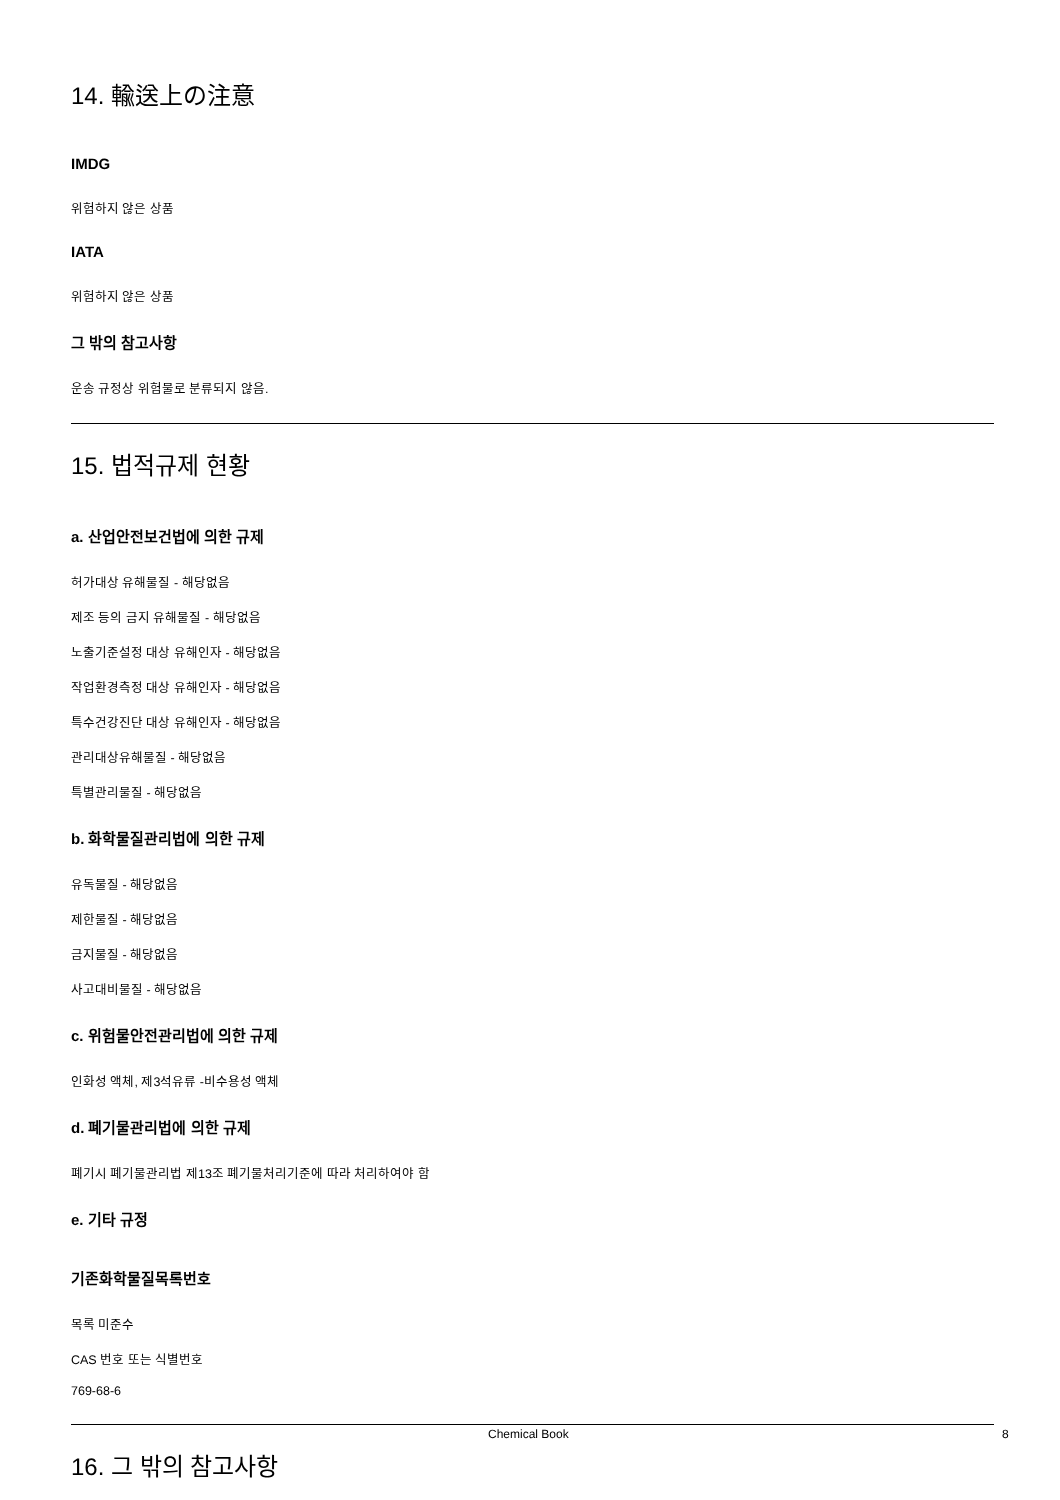14. 輸送上の注意
IMDG
위험하지 않은 상품
IATA
위험하지 않은 상품
그 밖의 참고사항
운송 규정상 위험물로 분류되지 않음.
15. 법적규제 현황
a. 산업안전보건법에 의한 규제
허가대상 유해물질 - 해당없음
제조 등의 금지 유해물질 - 해당없음
노출기준설정 대상 유해인자 - 해당없음
작업환경측정 대상 유해인자 - 해당없음
특수건강진단 대상 유해인자 - 해당없음
관리대상유해물질 - 해당없음
특별관리물질 - 해당없음
b. 화학물질관리법에 의한 규제
유독물질 - 해당없음
제한물질 - 해당없음
금지물질 - 해당없음
사고대비물질 - 해당없음
c. 위험물안전관리법에 의한 규제
인화성 액체, 제3석유류 -비수용성 액체
d. 폐기물관리법에 의한 규제
폐기시 폐기물관리법 제13조 폐기물처리기준에 따라 처리하여야 함
e. 기타 규정
기존화학물질목록번호
목록 미준수
CAS 번호 또는 식별번호
769-68-6
16. 그 밖의 참고사항
Chemical Book 8